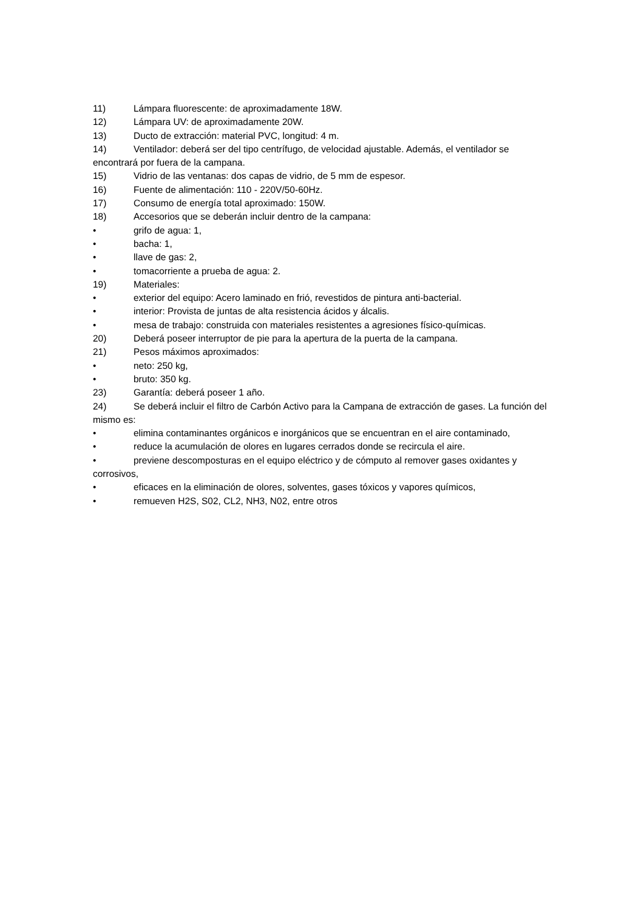11) Lámpara fluorescente: de aproximadamente 18W.
12) Lámpara UV: de aproximadamente 20W.
13) Ducto de extracción: material PVC, longitud: 4 m.
14) Ventilador: deberá ser del tipo centrífugo, de velocidad ajustable. Además, el ventilador se encontrará por fuera de la campana.
15) Vidrio de las ventanas: dos capas de vidrio, de 5 mm de espesor.
16) Fuente de alimentación: 110 - 220V/50-60Hz.
17) Consumo de energía total aproximado: 150W.
18) Accesorios que se deberán incluir dentro de la campana:
• grifo de agua: 1,
• bacha: 1,
• llave de gas: 2,
• tomacorriente a prueba de agua: 2.
19) Materiales:
• exterior del equipo: Acero laminado en frió, revestidos de pintura anti-bacterial.
• interior: Provista de juntas de alta resistencia ácidos y álcalis.
• mesa de trabajo: construida con materiales resistentes a agresiones físico-químicas.
20) Deberá poseer interruptor de pie para la apertura de la puerta de la campana.
21) Pesos máximos aproximados:
• neto: 250 kg,
• bruto: 350 kg.
23) Garantía: deberá poseer 1 año.
24) Se deberá incluir el filtro de Carbón Activo para la Campana de extracción de gases. La función del mismo es:
• elimina contaminantes orgánicos e inorgánicos que se encuentran en el aire contaminado,
• reduce la acumulación de olores en lugares cerrados donde se recircula el aire.
• previene descomposturas en el equipo eléctrico y de cómputo al remover gases oxidantes y corrosivos,
• eficaces en la eliminación de olores, solventes, gases tóxicos y vapores químicos,
• remueven H2S, S02, CL2, NH3, N02, entre otros